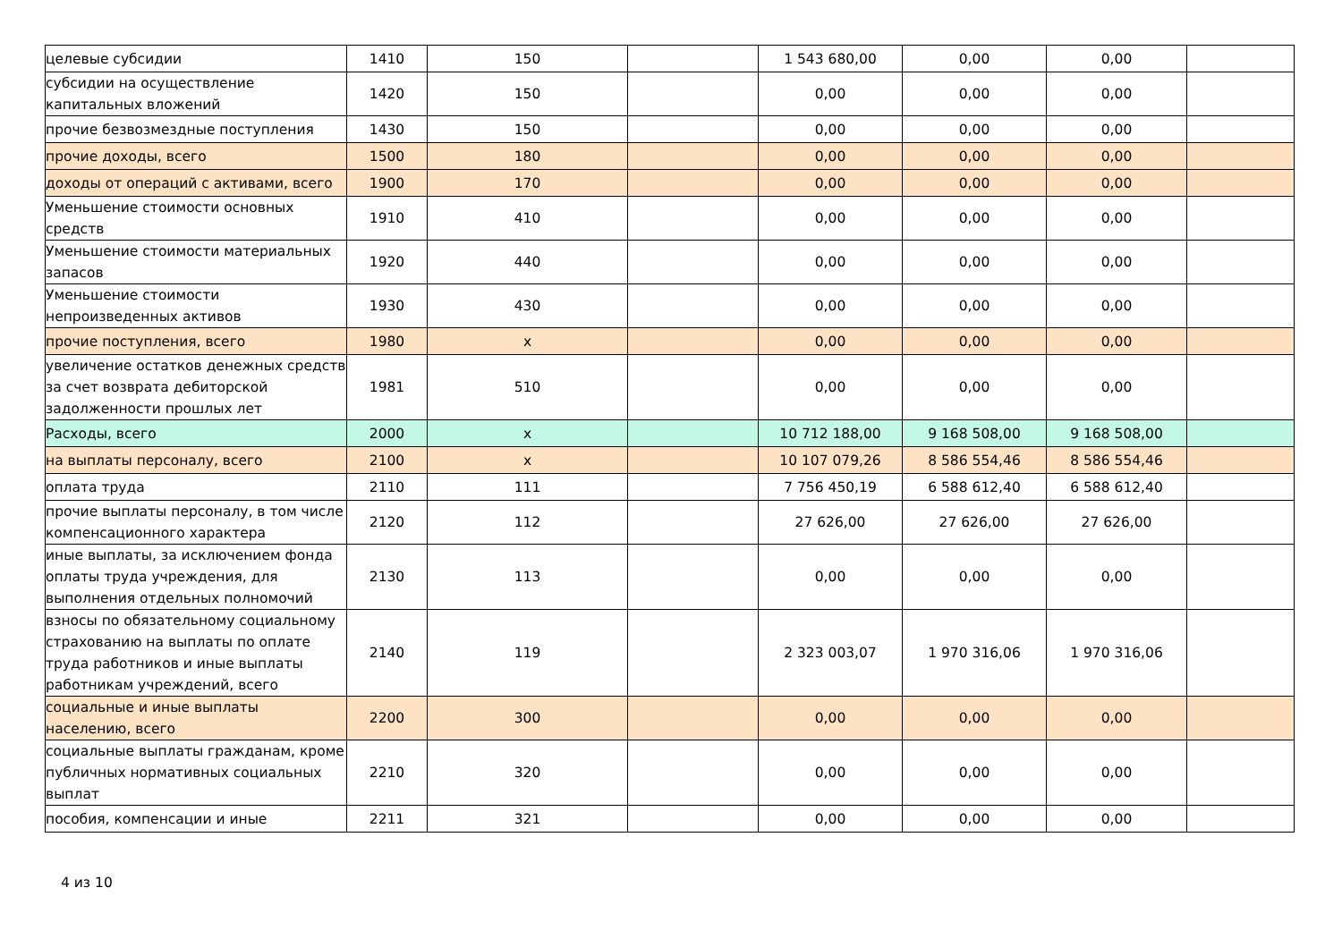| целевые субсидии | 1410 | 150 | | 1 543 680,00 | 0,00 | 0,00 | |
| субсидии на осуществление капитальных вложений | 1420 | 150 | | 0,00 | 0,00 | 0,00 | |
| прочие безвозмездные поступления | 1430 | 150 | | 0,00 | 0,00 | 0,00 | |
| прочие доходы, всего | 1500 | 180 | | 0,00 | 0,00 | 0,00 | |
| доходы от операций с активами, всего | 1900 | 170 | | 0,00 | 0,00 | 0,00 | |
| Уменьшение стоимости основных средств | 1910 | 410 | | 0,00 | 0,00 | 0,00 | |
| Уменьшение стоимости материальных запасов | 1920 | 440 | | 0,00 | 0,00 | 0,00 | |
| Уменьшение стоимости непроизведенных активов | 1930 | 430 | | 0,00 | 0,00 | 0,00 | |
| прочие поступления, всего | 1980 | x | | 0,00 | 0,00 | 0,00 | |
| увеличение остатков денежных средств за счет возврата дебиторской задолженности прошлых лет | 1981 | 510 | | 0,00 | 0,00 | 0,00 | |
| Расходы, всего | 2000 | x | | 10 712 188,00 | 9 168 508,00 | 9 168 508,00 | |
| на выплаты персоналу, всего | 2100 | x | | 10 107 079,26 | 8 586 554,46 | 8 586 554,46 | |
| оплата труда | 2110 | 111 | | 7 756 450,19 | 6 588 612,40 | 6 588 612,40 | |
| прочие выплаты персоналу, в том числе компенсационного характера | 2120 | 112 | | 27 626,00 | 27 626,00 | 27 626,00 | |
| иные выплаты, за исключением фонда оплаты труда учреждения, для выполнения отдельных полномочий | 2130 | 113 | | 0,00 | 0,00 | 0,00 | |
| взносы по обязательному социальному страхованию на выплаты по оплате труда работников и иные выплаты работникам учреждений, всего | 2140 | 119 | | 2 323 003,07 | 1 970 316,06 | 1 970 316,06 | |
| социальные и иные выплаты населению, всего | 2200 | 300 | | 0,00 | 0,00 | 0,00 | |
| социальные выплаты гражданам, кроме публичных нормативных социальных выплат | 2210 | 320 | | 0,00 | 0,00 | 0,00 | |
| пособия, компенсации и иные | 2211 | 321 | | 0,00 | 0,00 | 0,00 | |
4 из 10